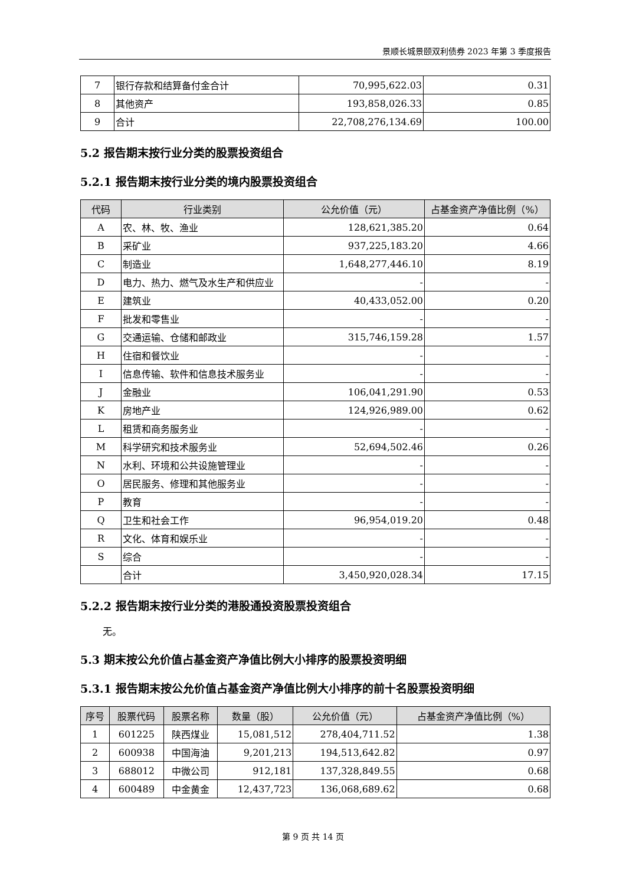景顺长城景颐双利债券 2023 年第 3 季度报告
| 7 | 银行存款和结算备付金合计 | 70,995,622.03 | 0.31 |
| 8 | 其他资产 | 193,858,026.33 | 0.85 |
| 9 | 合计 | 22,708,276,134.69 | 100.00 |
5.2 报告期末按行业分类的股票投资组合
5.2.1 报告期末按行业分类的境内股票投资组合
| 代码 | 行业类别 | 公允价值（元） | 占基金资产净值比例（%） |
| --- | --- | --- | --- |
| A | 农、林、牧、渔业 | 128,621,385.20 | 0.64 |
| B | 采矿业 | 937,225,183.20 | 4.66 |
| C | 制造业 | 1,648,277,446.10 | 8.19 |
| D | 电力、热力、燃气及水生产和供应业 | - | - |
| E | 建筑业 | 40,433,052.00 | 0.20 |
| F | 批发和零售业 | - | - |
| G | 交通运输、仓储和邮政业 | 315,746,159.28 | 1.57 |
| H | 住宿和餐饮业 | - | - |
| I | 信息传输、软件和信息技术服务业 | - | - |
| J | 金融业 | 106,041,291.90 | 0.53 |
| K | 房地产业 | 124,926,989.00 | 0.62 |
| L | 租赁和商务服务业 | - | - |
| M | 科学研究和技术服务业 | 52,694,502.46 | 0.26 |
| N | 水利、环境和公共设施管理业 | - | - |
| O | 居民服务、修理和其他服务业 | - | - |
| P | 教育 | - | - |
| Q | 卫生和社会工作 | 96,954,019.20 | 0.48 |
| R | 文化、体育和娱乐业 | - | - |
| S | 综合 | - | - |
| | 合计 | 3,450,920,028.34 | 17.15 |
5.2.2 报告期末按行业分类的港股通投资股票投资组合
无。
5.3 期末按公允价值占基金资产净值比例大小排序的股票投资明细
5.3.1 报告期末按公允价值占基金资产净值比例大小排序的前十名股票投资明细
| 序号 | 股票代码 | 股票名称 | 数量（股） | 公允价值（元） | 占基金资产净值比例（%） |
| --- | --- | --- | --- | --- | --- |
| 1 | 601225 | 陕西煤业 | 15,081,512 | 278,404,711.52 | 1.38 |
| 2 | 600938 | 中国海油 | 9,201,213 | 194,513,642.82 | 0.97 |
| 3 | 688012 | 中微公司 | 912,181 | 137,328,849.55 | 0.68 |
| 4 | 600489 | 中金黄金 | 12,437,723 | 136,068,689.62 | 0.68 |
第 9 页 共 14 页